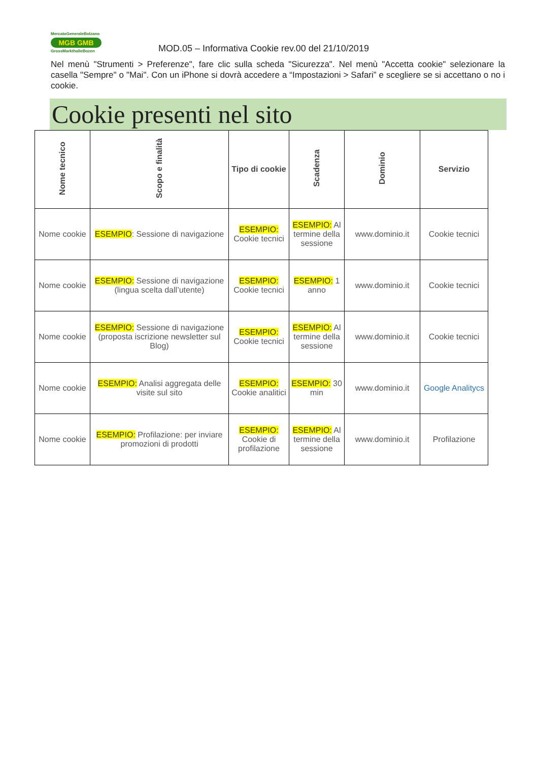MercatoGeneraleBolzano
MGB GMB
GrossMarkthalleBozen
MOD.05 – Informativa Cookie rev.00 del 21/10/2019
Nel menù "Strumenti > Preferenze", fare clic sulla scheda "Sicurezza". Nel menù "Accetta cookie" selezionare la casella "Sempre" o "Mai". Con un iPhone si dovrà accedere a “Impostazioni > Safari” e scegliere se si accettano o no i cookie.
Cookie presenti nel sito
| Nome tecnico | Scopo e finalità | Tipo di cookie | Scadenza | Dominio | Servizio |
| --- | --- | --- | --- | --- | --- |
| Nome cookie | ESEMPIO : Sessione di navigazione | ESEMPIO: Cookie tecnici | ESEMPIO: Al termine della sessione | www.dominio.it | Cookie tecnici |
| Nome cookie | ESEMPIO: Sessione di navigazione (lingua scelta dall’utente) | ESEMPIO: Cookie tecnici | ESEMPIO: 1 anno | www.dominio.it | Cookie tecnici |
| Nome cookie | ESEMPIO: Sessione di navigazione (proposta iscrizione newsletter sul Blog) | ESEMPIO: Cookie tecnici | ESEMPIO: Al termine della sessione | www.dominio.it | Cookie tecnici |
| Nome cookie | ESEMPIO: Analisi aggregata delle visite sul sito | ESEMPIO: Cookie analitici | ESEMPIO: 30 min | www.dominio.it | Google Analitycs |
| Nome cookie | ESEMPIO: Profilazione: per inviare promozioni di prodotti | ESEMPIO: Cookie di profilazione | ESEMPIO: Al termine della sessione | www.dominio.it | Profilazione |